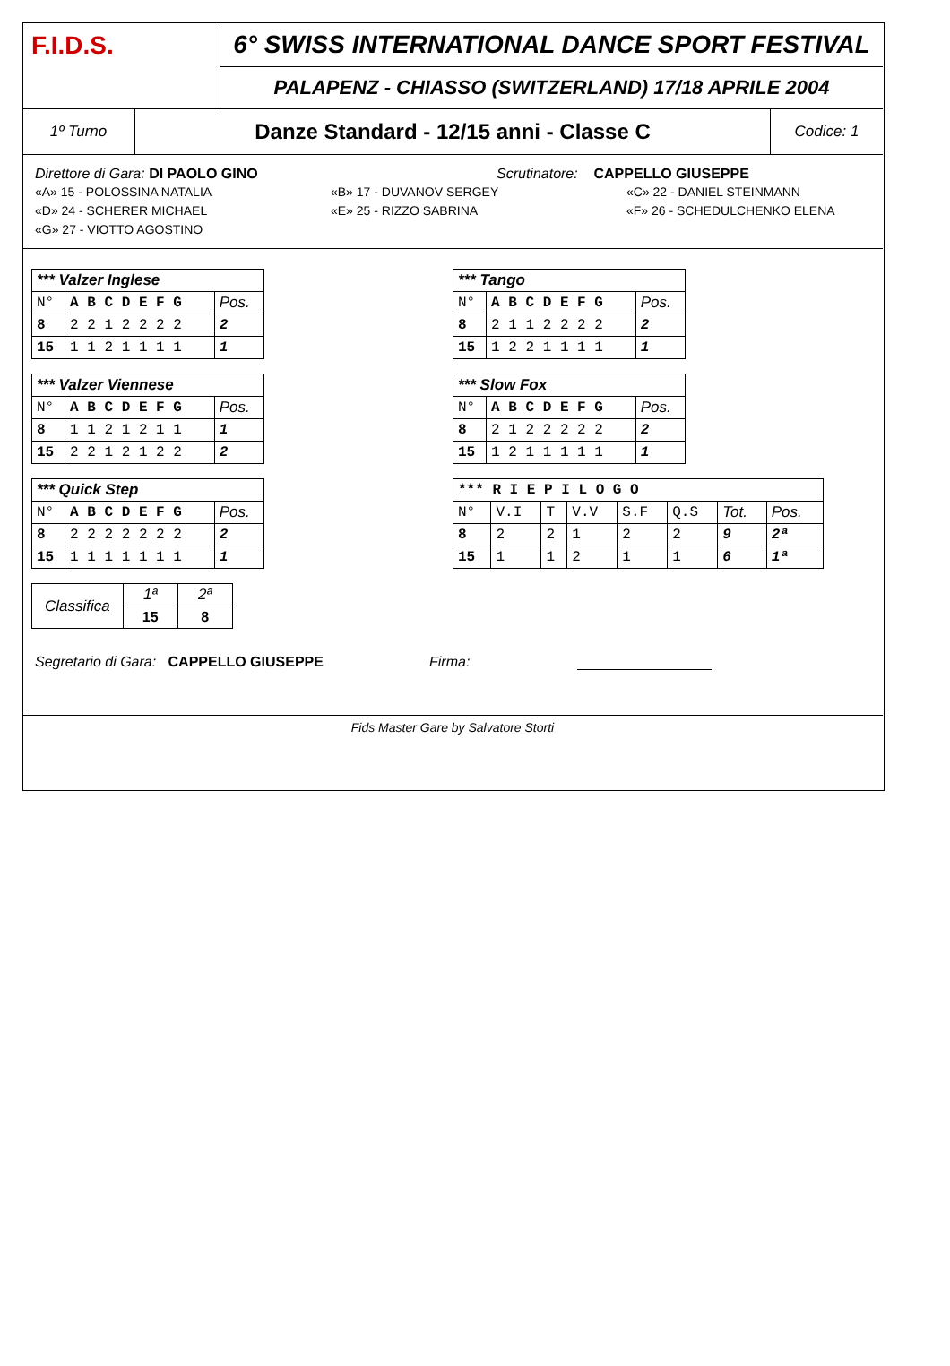F.I.D.S.
6° SWISS INTERNATIONAL DANCE SPORT FESTIVAL
PALAPENZ - CHIASSO (SWITZERLAND) 17/18 APRILE 2004
1º Turno
Danze Standard - 12/15 anni - Classe C
Codice: 1
Direttore di Gara: DI PAOLO GINO Scrutinatore: CAPPELLO GIUSEPPE
«A» 15 - POLOSSINA NATALIA «B» 17 - DUVANOV SERGEY «C» 22 - DANIEL STEINMANN «D» 24 - SCHERER MICHAEL «E» 25 - RIZZO SABRINA «F» 26 - SCHEDULCHENKO ELENA «G» 27 - VIOTTO AGOSTINO
| *** Valzer Inglese | | |
| --- | --- | --- |
| N° | A B C D E F G | Pos. |
| 8 | 2 2 1 2 2 2 2 | 2 |
| 15 | 1 1 2 1 1 1 1 | 1 |
| *** Valzer Viennese | | |
| --- | --- | --- |
| N° | A B C D E F G | Pos. |
| 8 | 1 1 2 1 2 1 1 | 1 |
| 15 | 2 2 1 2 1 2 2 | 2 |
| *** Quick Step | | |
| --- | --- | --- |
| N° | A B C D E F G | Pos. |
| 8 | 2 2 2 2 2 2 2 | 2 |
| 15 | 1 1 1 1 1 1 1 | 1 |
| Classifica | 1ª | 2ª |
| | 15 | 8 |
| *** Tango | | |
| --- | --- | --- |
| N° | A B C D E F G | Pos. |
| 8 | 2 1 1 2 2 2 2 | 2 |
| 15 | 1 2 2 1 1 1 1 | 1 |
| *** Slow Fox | | |
| --- | --- | --- |
| N° | A B C D E F G | Pos. |
| 8 | 2 1 2 2 2 2 2 | 2 |
| 15 | 1 2 1 1 1 1 1 | 1 |
| *** R I E P I L O G O | | | | | | | |
| --- | --- | --- | --- | --- | --- | --- | --- |
| N° | V.I | T | V.V | S.F | Q.S | Tot. | Pos. |
| 8 | 2 | 2 | 1 | 2 | 2 | 9 | 2ª |
| 15 | 1 | 1 | 2 | 1 | 1 | 6 | 1ª |
Segretario di Gara: CAPPELLO GIUSEPPE Firma:
Fids Master Gare by Salvatore Storti